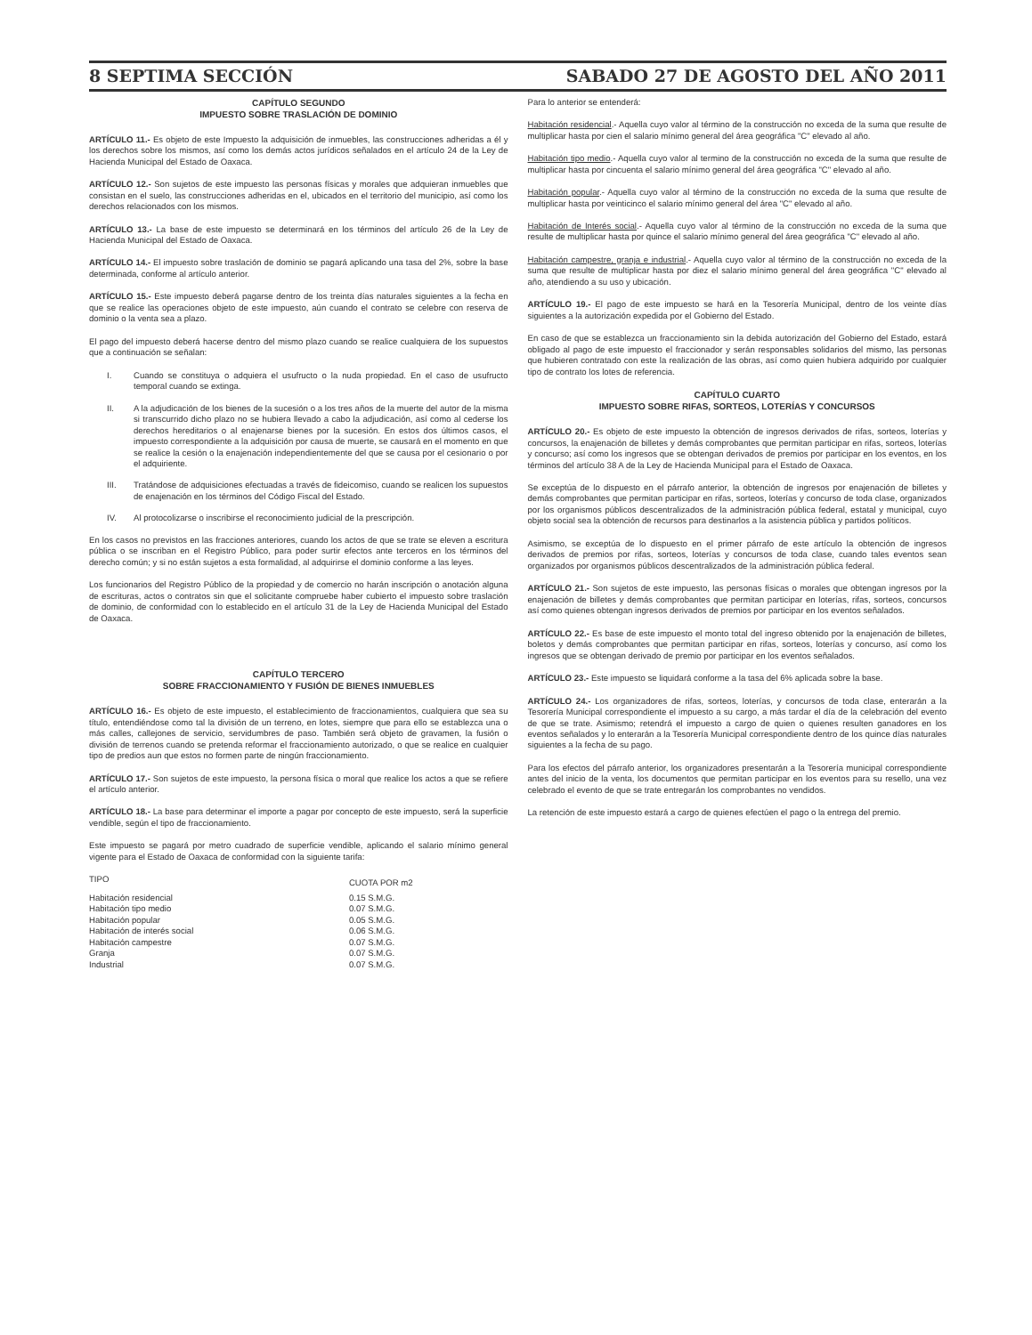8 SEPTIMA SECCIÓN SABADO 27 DE AGOSTO DEL AÑO 2011
CAPÍTULO SEGUNDO
IMPUESTO SOBRE TRASLACIÓN DE DOMINIO
ARTÍCULO 11.- Es objeto de este Impuesto la adquisición de inmuebles, las construcciones adheridas a él y los derechos sobre los mismos, así como los demás actos jurídicos señalados en el artículo 24 de la Ley de Hacienda Municipal del Estado de Oaxaca.
ARTÍCULO 12.- Son sujetos de este impuesto las personas físicas y morales que adquieran inmuebles que consistan en el suelo, las construcciones adheridas en el, ubicados en el territorio del municipio, así como los derechos relacionados con los mismos.
ARTÍCULO 13.- La base de este impuesto se determinará en los términos del artículo 26 de la Ley de Hacienda Municipal del Estado de Oaxaca.
ARTÍCULO 14.- El impuesto sobre traslación de dominio se pagará aplicando una tasa del 2%, sobre la base determinada, conforme al artículo anterior.
ARTÍCULO 15.- Este impuesto deberá pagarse dentro de los treinta días naturales siguientes a la fecha en que se realice las operaciones objeto de este impuesto, aún cuando el contrato se celebre con reserva de dominio o la venta sea a plazo.
El pago del impuesto deberá hacerse dentro del mismo plazo cuando se realice cualquiera de los supuestos que a continuación se señalan:
I. Cuando se constituya o adquiera el usufructo o la nuda propiedad. En el caso de usufructo temporal cuando se extinga.
II. A la adjudicación de los bienes de la sucesión o a los tres años de la muerte del autor de la misma si transcurrido dicho plazo no se hubiera llevado a cabo la adjudicación, así como al cederse los derechos hereditarios o al enajenarse bienes por la sucesión. En estos dos últimos casos, el impuesto correspondiente a la adquisición por causa de muerte, se causará en el momento en que se realice la cesión o la enajenación independientemente del que se causa por el cesionario o por el adquiriente.
III. Tratándose de adquisiciones efectuadas a través de fideicomiso, cuando se realicen los supuestos de enajenación en los términos del Código Fiscal del Estado.
IV. Al protocolizarse o inscribirse el reconocimiento judicial de la prescripción.
En los casos no previstos en las fracciones anteriores, cuando los actos de que se trate se eleven a escritura pública o se inscriban en el Registro Público, para poder surtir efectos ante terceros en los términos del derecho común; y si no están sujetos a esta formalidad, al adquirirse el dominio conforme a las leyes.
Los funcionarios del Registro Público de la propiedad y de comercio no harán inscripción o anotación alguna de escrituras, actos o contratos sin que el solicitante compruebe haber cubierto el impuesto sobre traslación de dominio, de conformidad con lo establecido en el artículo 31 de la Ley de Hacienda Municipal del Estado de Oaxaca.
CAPÍTULO TERCERO
SOBRE FRACCIONAMIENTO Y FUSIÓN DE BIENES INMUEBLES
ARTÍCULO 16.- Es objeto de este impuesto, el establecimiento de fraccionamientos, cualquiera que sea su título, entendiéndose como tal la división de un terreno, en lotes, siempre que para ello se establezca una o más calles, callejones de servicio, servidumbres de paso. También será objeto de gravamen, la fusión o división de terrenos cuando se pretenda reformar el fraccionamiento autorizado, o que se realice en cualquier tipo de predios aun que estos no formen parte de ningún fraccionamiento.
ARTÍCULO 17.- Son sujetos de este impuesto, la persona física o moral que realice los actos a que se refiere el artículo anterior.
ARTÍCULO 18.- La base para determinar el importe a pagar por concepto de este impuesto, será la superficie vendible, según el tipo de fraccionamiento.
Este impuesto se pagará por metro cuadrado de superficie vendible, aplicando el salario mínimo general vigente para el Estado de Oaxaca de conformidad con la siguiente tarifa:
| TIPO | CUOTA POR m2 |
| --- | --- |
| Habitación residencial | 0.15 S.M.G. |
| Habitación tipo medio | 0.07 S.M.G. |
| Habitación popular | 0.05 S.M.G. |
| Habitación de interés social | 0.06 S.M.G. |
| Habitación campestre | 0.07 S.M.G. |
| Granja | 0.07 S.M.G. |
| Industrial | 0.07 S.M.G. |
Para lo anterior se entenderá:
Habitación residencial.- Aquella cuyo valor al término de la construcción no exceda de la suma que resulte de multiplicar hasta por cien el salario mínimo general del área geográfica "C" elevado al año.
Habitación tipo medio.- Aquella cuyo valor al termino de la construcción no exceda de la suma que resulte de multiplicar hasta por cincuenta el salario mínimo general del área geográfica "C" elevado al año.
Habitación popular.- Aquella cuyo valor al término de la construcción no exceda de la suma que resulte de multiplicar hasta por veinticinco el salario mínimo general del área "C" elevado al año.
Habitación de Interés social.- Aquella cuyo valor al término de la construcción no exceda de la suma que resulte de multiplicar hasta por quince el salario mínimo general del área geográfica "C" elevado al año.
Habitación campestre, granja e industrial.- Aquella cuyo valor al término de la construcción no exceda de la suma que resulte de multiplicar hasta por diez el salario mínimo general del área geográfica "C" elevado al año, atendiendo a su uso y ubicación.
ARTÍCULO 19.- El pago de este impuesto se hará en la Tesorería Municipal, dentro de los veinte días siguientes a la autorización expedida por el Gobierno del Estado.
En caso de que se establezca un fraccionamiento sin la debida autorización del Gobierno del Estado, estará obligado al pago de este impuesto el fraccionador y serán responsables solidarios del mismo, las personas que hubieren contratado con este la realización de las obras, así como quien hubiera adquirido por cualquier tipo de contrato los lotes de referencia.
CAPÍTULO CUARTO
IMPUESTO SOBRE RIFAS, SORTEOS, LOTERÍAS Y CONCURSOS
ARTÍCULO 20.- Es objeto de este impuesto la obtención de ingresos derivados de rifas, sorteos, loterías y concursos, la enajenación de billetes y demás comprobantes que permitan participar en rifas, sorteos, loterías y concurso; así como los ingresos que se obtengan derivados de premios por participar en los eventos, en los términos del artículo 38 A de la Ley de Hacienda Municipal para el Estado de Oaxaca.
Se exceptúa de lo dispuesto en el párrafo anterior, la obtención de ingresos por enajenación de billetes y demás comprobantes que permitan participar en rifas, sorteos, loterías y concurso de toda clase, organizados por los organismos públicos descentralizados de la administración pública federal, estatal y municipal, cuyo objeto social sea la obtención de recursos para destinarlos a la asistencia pública y partidos políticos.
Asimismo, se exceptúa de lo dispuesto en el primer párrafo de este artículo la obtención de ingresos derivados de premios por rifas, sorteos, loterías y concursos de toda clase, cuando tales eventos sean organizados por organismos públicos descentralizados de la administración pública federal.
ARTÍCULO 21.- Son sujetos de este impuesto, las personas físicas o morales que obtengan ingresos por la enajenación de billetes y demás comprobantes que permitan participar en loterías, rifas, sorteos, concursos así como quienes obtengan ingresos derivados de premios por participar en los eventos señalados.
ARTÍCULO 22.- Es base de este impuesto el monto total del ingreso obtenido por la enajenación de billetes, boletos y demás comprobantes que permitan participar en rifas, sorteos, loterías y concurso, así como los ingresos que se obtengan derivado de premio por participar en los eventos señalados.
ARTÍCULO 23.- Este impuesto se liquidará conforme a la tasa del 6% aplicada sobre la base.
ARTÍCULO 24.- Los organizadores de rifas, sorteos, loterías, y concursos de toda clase, enterarán a la Tesorería Municipal correspondiente el impuesto a su cargo, a más tardar el día de la celebración del evento de que se trate. Asimismo; retendrá el impuesto a cargo de quien o quienes resulten ganadores en los eventos señalados y lo enterarán a la Tesorería Municipal correspondiente dentro de los quince días naturales siguientes a la fecha de su pago.
Para los efectos del párrafo anterior, los organizadores presentarán a la Tesorería municipal correspondiente antes del inicio de la venta, los documentos que permitan participar en los eventos para su resello, una vez celebrado el evento de que se trate entregarán los comprobantes no vendidos.
La retención de este impuesto estará a cargo de quienes efectúen el pago o la entrega del premio.